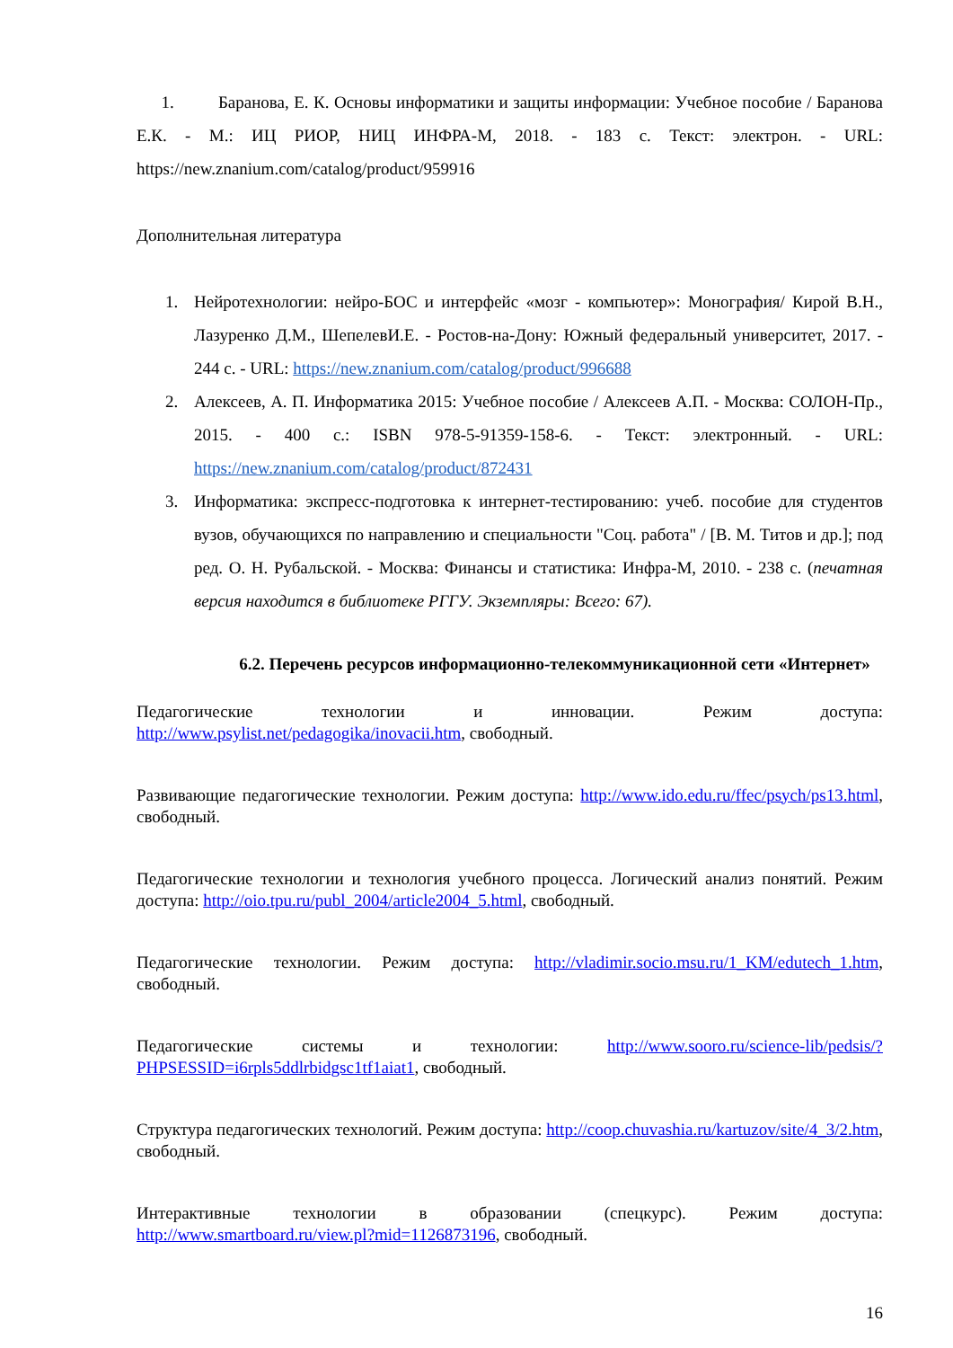1. Баранова, Е. К. Основы информатики и защиты информации: Учебное пособие / Баранова Е.К. - М.: ИЦ РИОР, НИЦ ИНФРА-М, 2018. - 183 с. Текст: электрон. - URL: https://new.znanium.com/catalog/product/959916
Дополнительная литература
1. Нейротехнологии: нейро-БОС и интерфейс «мозг - компьютер»: Монография/ Кирой В.Н., Лазуренко Д.М., ШепелевИ.Е. - Ростов-на-Дону: Южный федеральный университет, 2017. - 244 с. - URL: https://new.znanium.com/catalog/product/996688
2. Алексеев, А. П. Информатика 2015: Учебное пособие / Алексеев А.П. - Москва: СОЛОН-Пр., 2015. - 400 с.: ISBN 978-5-91359-158-6. - Текст: электронный. - URL: https://new.znanium.com/catalog/product/872431
3. Информатика: экспресс-подготовка к интернет-тестированию: учеб. пособие для студентов вузов, обучающихся по направлению и специальности "Соц. работа" / [В. М. Титов и др.]; под ред. О. Н. Рубальской. - Москва: Финансы и статистика: Инфра-М, 2010. - 238 с. (печатная версия находится в библиотеке РГГУ. Экземпляры: Всего: 67).
6.2. Перечень ресурсов информационно-телекоммуникационной сети «Интернет»
Педагогические технологии и инновации. Режим доступа: http://www.psylist.net/pedagogika/inovacii.htm, свободный.
Развивающие педагогические технологии. Режим доступа: http://www.ido.edu.ru/ffec/psych/ps13.html, свободный.
Педагогические технологии и технология учебного процесса. Логический анализ понятий. Режим доступа: http://oio.tpu.ru/publ_2004/article2004_5.html, свободный.
Педагогические технологии. Режим доступа: http://vladimir.socio.msu.ru/1_KM/edutech_1.htm, свободный.
Педагогические системы и технологии: http://www.sooro.ru/science-lib/pedsis/?PHPSESSID=i6rpls5ddlrbidgsc1tf1aiat1, свободный.
Структура педагогических технологий. Режим доступа: http://coop.chuvashia.ru/kartuzov/site/4_3/2.htm, свободный.
Интерактивные технологии в образовании (спецкурс). Режим доступа: http://www.smartboard.ru/view.pl?mid=1126873196, свободный.
16